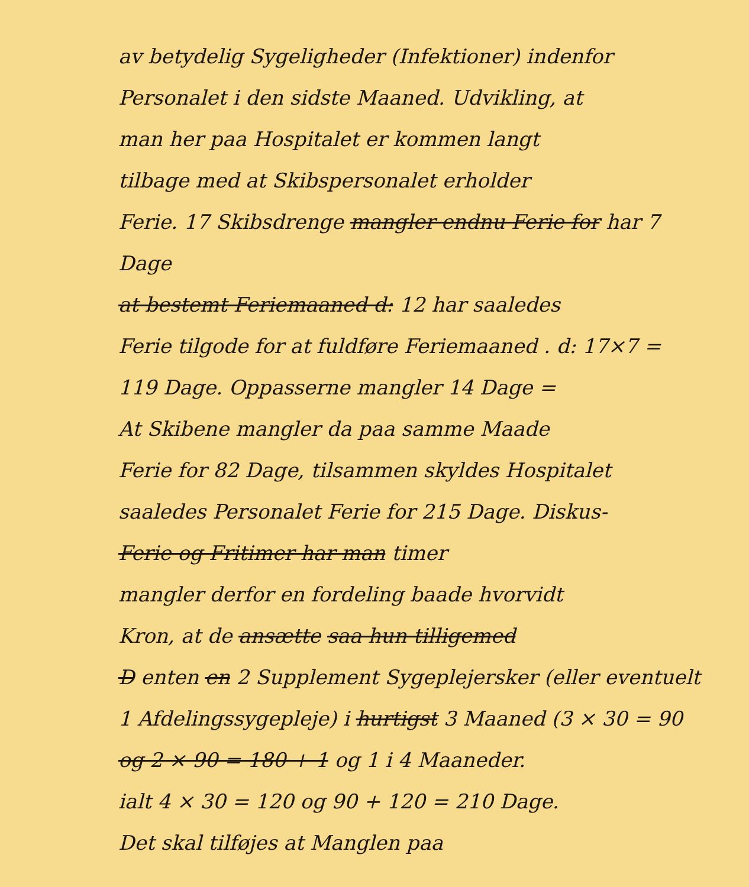av betydelig Sygeligheder (Infektioner) indenfor
Personalet i den sidste Maaned. Udvikling, at
man her paa Hospitalet er kommen langt
tilbage med at Skibspersonalet erholder
Ferie. 17 Skibsdrenge mangler endnu Ferie for har 7 Dage
at bestemt Feriemaaned d: 12 har saaledes
Ferie tilgode for at fuldføre Feriemaaned . d: 17×7 =
119 Dage. Oppasserne mangler 14 Dage =
At Skibene mangler da paa samme Maade
Ferie for 82 Dage, tilsammen skyldes Hospitalet
saaledes Personalet Ferie for 215 Dage. Diskus-
Ferie og Fritimer har man timer
mangler derfor en fordeling baade hvorvidt
Kron, at de ansætte saa hun tilligemed
D enten en 2 Supplement Sygeplejersker (eller eventuelt
1 Afdelingssygepleje) i hurtigst 3 Maaned (3 × 30 = 90
og 2 × 90 = 180 + 1 og 1 i 4 Maaneder.
ialt 4 × 30 = 120 og 90 + 120 = 210 Dage.
Det skal tilføjes at Manglen paa